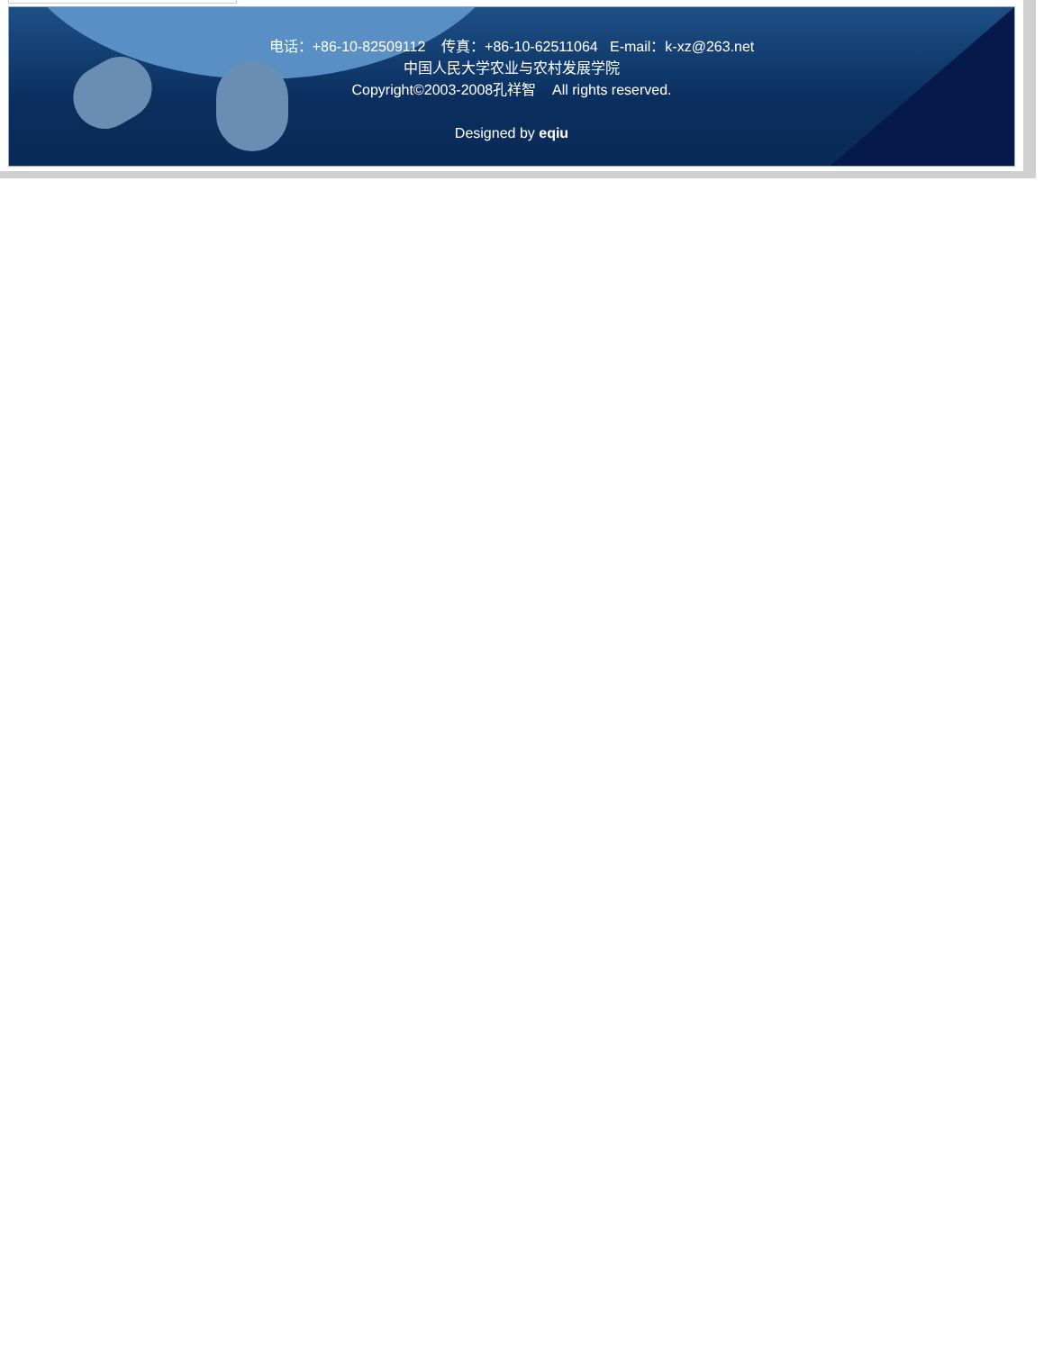电话：+86-10-82509112 传真：+86-10-62511064 E-mail：k-xz@263.net
中国人民大学农业与农村发展学院
Copyright©2003-2008孔祥智 All rights reserved.
Designed by eqiu